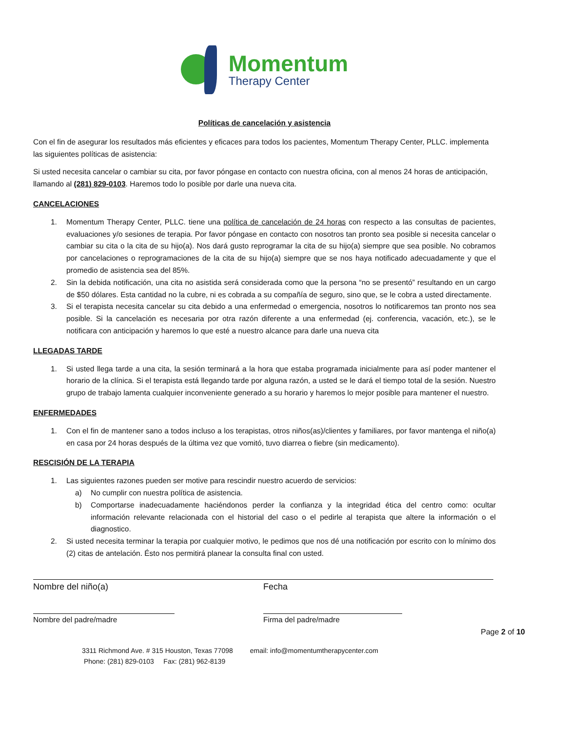Momentum
Therapy Center
Políticas de cancelación y asistencia
Con el fin de asegurar los resultados más eficientes y eficaces para todos los pacientes, Momentum Therapy Center, PLLC. implementa las siguientes políticas de asistencia:
Si usted necesita cancelar o cambiar su cita, por favor póngase en contacto con nuestra oficina, con al menos 24 horas de anticipación, llamando al (281) 829-0103. Haremos todo lo posible por darle una nueva cita.
CANCELACIONES
1. Momentum Therapy Center, PLLC. tiene una política de cancelación de 24 horas con respecto a las consultas de pacientes, evaluaciones y/o sesiones de terapia. Por favor póngase en contacto con nosotros tan pronto sea posible si necesita cancelar o cambiar su cita o la cita de su hijo(a). Nos dará gusto reprogramar la cita de su hijo(a) siempre que sea posible. No cobramos por cancelaciones o reprogramaciones de la cita de su hijo(a) siempre que se nos haya notificado adecuadamente y que el promedio de asistencia sea del 85%.
2. Sin la debida notificación, una cita no asistida será considerada como que la persona “no se presentó” resultando en un cargo de $50 dólares. Esta cantidad no la cubre, ni es cobrada a su compañía de seguro, sino que, se le cobra a usted directamente.
3. Si el terapista necesita cancelar su cita debido a una enfermedad o emergencia, nosotros lo notificaremos tan pronto nos sea posible. Si la cancelación es necesaria por otra razón diferente a una enfermedad (ej. conferencia, vacación, etc.), se le notificara con anticipación y haremos lo que esté a nuestro alcance para darle una nueva cita
LLEGADAS TARDE
1. Si usted llega tarde a una cita, la sesión terminará a la hora que estaba programada inicialmente para así poder mantener el horario de la clínica. Si el terapista está llegando tarde por alguna razón, a usted se le dará el tiempo total de la sesión. Nuestro grupo de trabajo lamenta cualquier inconveniente generado a su horario y haremos lo mejor posible para mantener el nuestro.
ENFERMEDADES
1. Con el fin de mantener sano a todos incluso a los terapistas, otros niños(as)/clientes y familiares, por favor mantenga el niño(a) en casa por 24 horas después de la última vez que vomitó, tuvo diarrea o fiebre (sin medicamento).
RESCISIÓN DE LA TERAPIA
1. Las siguientes razones pueden ser motive para rescindir nuestro acuerdo de servicios:
a) No cumplir con nuestra política de asistencia.
b) Comportarse inadecuadamente haciéndonos perder la confianza y la integridad ética del centro como: ocultar información relevante relacionada con el historial del caso o el pedirle al terapista que altere la información o el diagnostico.
2. Si usted necesita terminar la terapia por cualquier motivo, le pedimos que nos dé una notificación por escrito con lo mínimo dos (2) citas de antelación. Ésto nos permitirá planear la consulta final con usted.
Nombre del niño(a) Fecha
Nombre del padre/madre Firma del padre/madre
Page 2 of 10
3311 Richmond Ave. # 315 Houston, Texas 77098 email: info@momentumtherapycenter.com
Phone: (281) 829-0103 Fax: (281) 962-8139